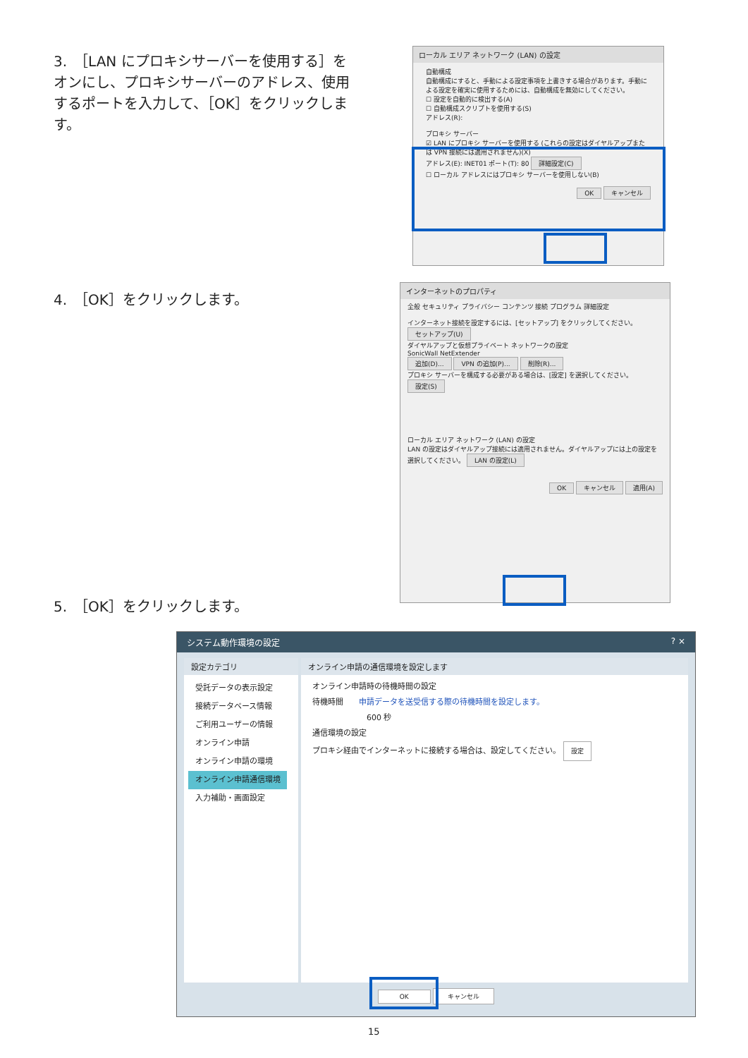3.　［LAN にプロキシサーバーを使用する］をオンにし、プロキシサーバーのアドレス、使用するポートを入力して、［OK］をクリックします。
ローカル エリア ネットワーク (LAN) の設定
自動構成
自動構成にすると、手動による設定事項を上書きする場合があります。手動による設定を確実に使用するためには、自動構成を無効にしてください。
☐ 設定を自動的に検出する(A)
☐ 自動構成スクリプトを使用する(S)
アドレス(R):
プロキシ サーバー
☑ LAN にプロキシ サーバーを使用する (これらの設定はダイヤルアップまたは VPN 接続には適用されません)(X)
アドレス(E): INET01 ポート(T): 80 詳細設定(C)
☐ ローカル アドレスにはプロキシ サーバーを使用しない(B)
OK キャンセル
4.　［OK］をクリックします。
インターネットのプロパティ
全般 セキュリティ プライバシー コンテンツ 接続 プログラム 詳細設定
インターネット接続を設定するには、[セットアップ] をクリックしてください。 セットアップ(U)
ダイヤルアップと仮想プライベート ネットワークの設定
SonicWall NetExtender
追加(D)... VPN の追加(P)... 削除(R)...
プロキシ サーバーを構成する必要がある場合は、[設定] を選択してください。 設定(S)
ローカル エリア ネットワーク (LAN) の設定
LAN の設定はダイヤルアップ接続には適用されません。ダイヤルアップには上の設定を選択してください。 LAN の設定(L)
OK キャンセル 適用(A)
5.　［OK］をクリックします。
システム動作環境の設定 ? ×
設定カテゴリ
受託データの表示設定
接続データベース情報
ご利用ユーザーの情報
オンライン申請
オンライン申請の環境
オンライン申請通信環境
入力補助・画面設定
オンライン申請の通信環境を設定します
オンライン申請時の待機時間の設定
待機時間　　申請データを送受信する際の待機時間を設定します。
　　　　　　　600 秒
通信環境の設定
プロキシ経由でインターネットに接続する場合は、設定してください。 設定
OK キャンセル
15